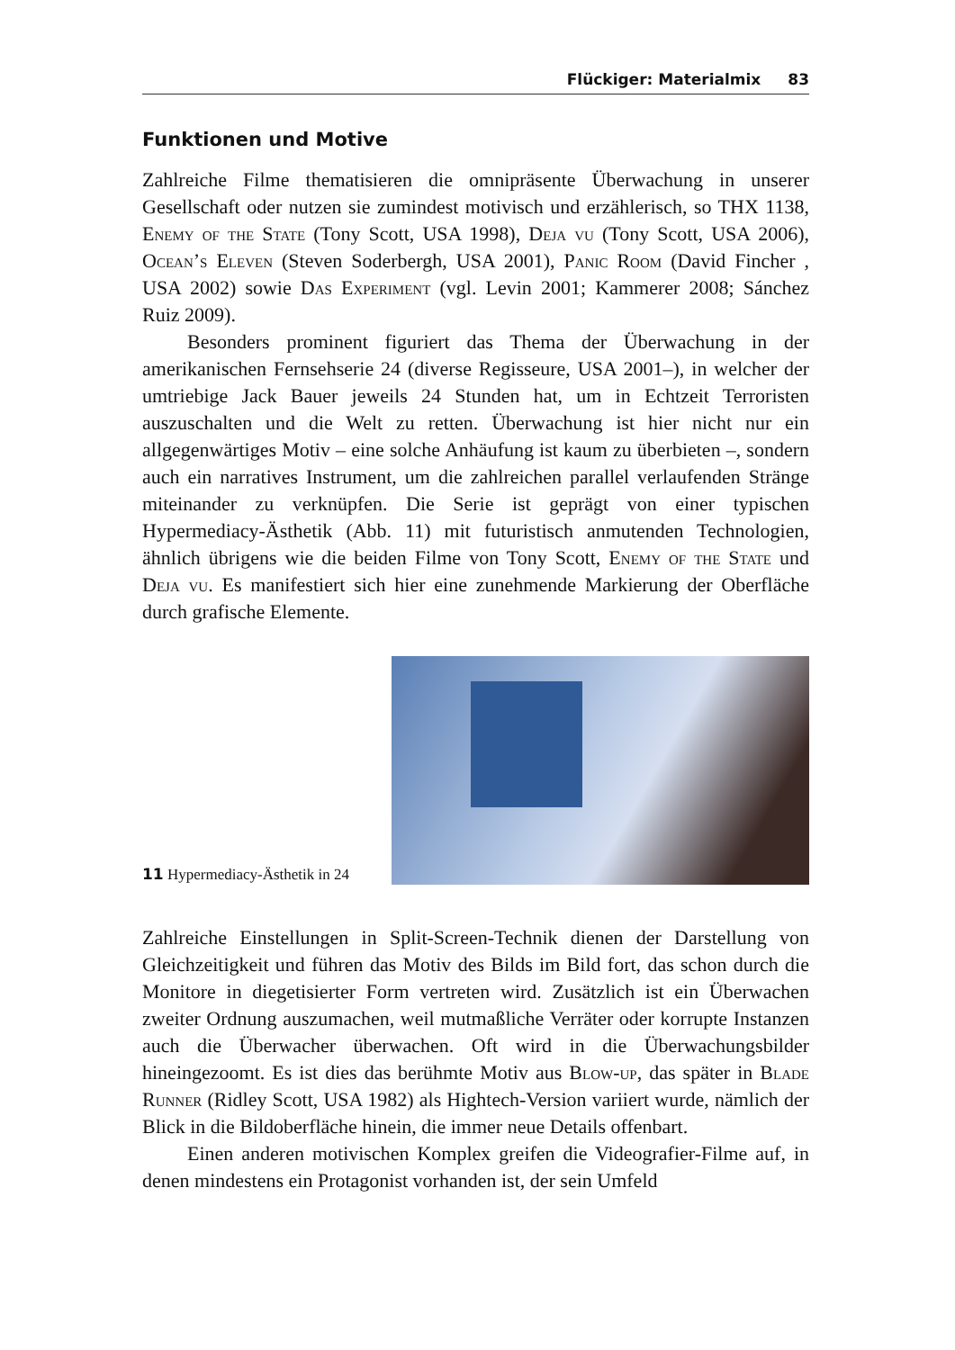Flückiger: Materialmix 83
Funktionen und Motive
Zahlreiche Filme thematisieren die omnipräsente Überwachung in unserer Gesellschaft oder nutzen sie zumindest motivisch und erzählerisch, so THX 1138, Enemy of the State (Tony Scott, USA 1998), Deja vu (Tony Scott, USA 2006), Ocean’s Eleven (Steven Soderbergh, USA 2001), Panic Room (David Fincher , USA 2002) sowie Das Experiment (vgl. Levin 2001; Kammerer 2008; Sánchez Ruiz 2009).
Besonders prominent figuriert das Thema der Überwachung in der amerikanischen Fernsehserie 24 (diverse Regisseure, USA 2001–), in welcher der umtriebige Jack Bauer jeweils 24 Stunden hat, um in Echtzeit Terroristen auszuschalten und die Welt zu retten. Überwachung ist hier nicht nur ein allgegenwärtiges Motiv – eine solche Anhäufung ist kaum zu überbieten –, sondern auch ein narratives Instrument, um die zahlreichen parallel verlaufenden Stränge miteinander zu verknüpfen. Die Serie ist geprägt von einer typischen Hypermediacy-Ästhetik (Abb. 11) mit futuristisch anmutenden Technologien, ähnlich übrigens wie die beiden Filme von Tony Scott, Enemy of the State und Deja vu. Es manifestiert sich hier eine zunehmende Markierung der Oberfläche durch grafische Elemente.
11 Hypermediacy-Ästhetik in 24
Zahlreiche Einstellungen in Split-Screen-Technik dienen der Darstellung von Gleichzeitigkeit und führen das Motiv des Bilds im Bild fort, das schon durch die Monitore in diegetisierter Form vertreten wird. Zusätzlich ist ein Überwachen zweiter Ordnung auszumachen, weil mutmaßliche Verräter oder korrupte Instanzen auch die Überwacher überwachen. Oft wird in die Überwachungsbilder hineingezoomt. Es ist dies das berühmte Motiv aus Blow-up, das später in Blade Runner (Ridley Scott, USA 1982) als Hightech-Version variiert wurde, nämlich der Blick in die Bildoberfläche hinein, die immer neue Details offenbart.
Einen anderen motivischen Komplex greifen die Videografier-Filme auf, in denen mindestens ein Protagonist vorhanden ist, der sein Umfeld